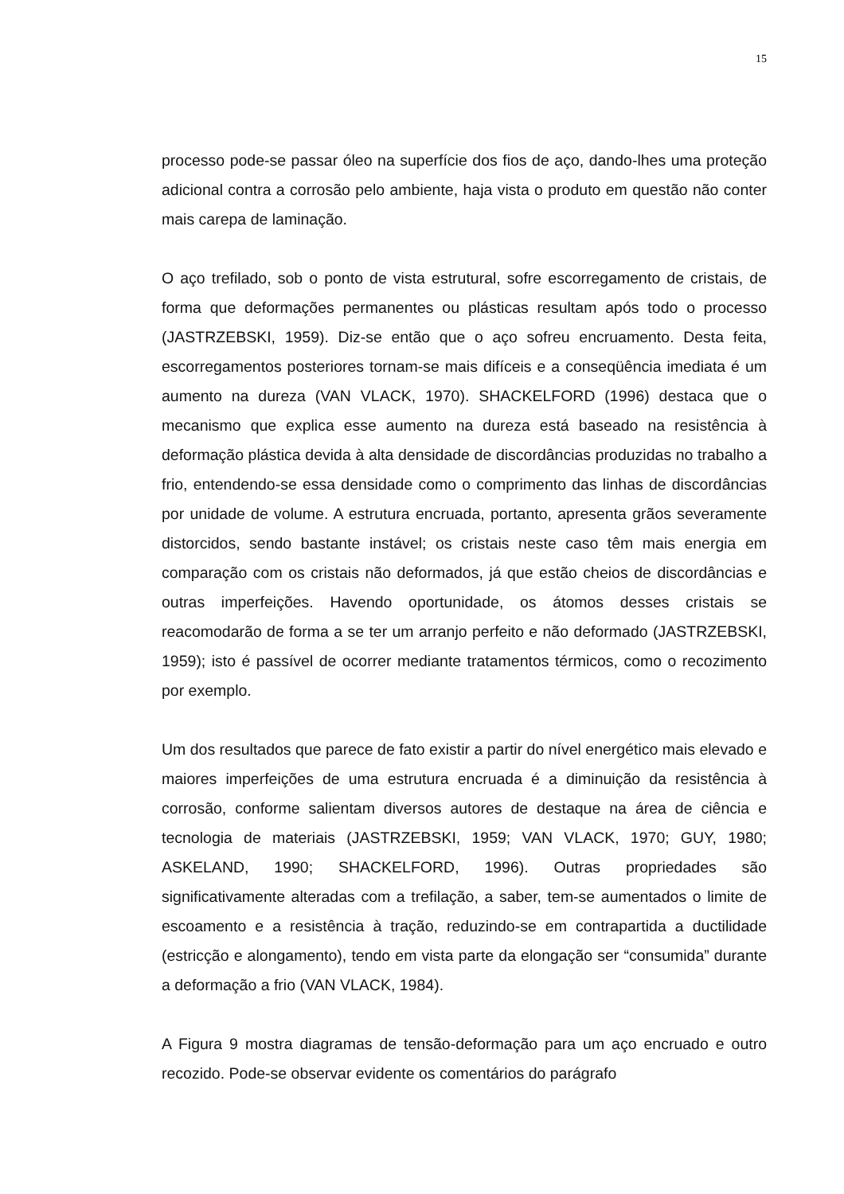15
processo pode-se passar óleo na superfície dos fios de aço, dando-lhes uma proteção adicional contra a corrosão pelo ambiente, haja vista o produto em questão não conter mais carepa de laminação.
O aço trefilado, sob o ponto de vista estrutural, sofre escorregamento de cristais, de forma que deformações permanentes ou plásticas resultam após todo o processo (JASTRZEBSKI, 1959). Diz-se então que o aço sofreu encruamento. Desta feita, escorregamentos posteriores tornam-se mais difíceis e a conseqüência imediata é um aumento na dureza (VAN VLACK, 1970). SHACKELFORD (1996) destaca que o mecanismo que explica esse aumento na dureza está baseado na resistência à deformação plástica devida à alta densidade de discordâncias produzidas no trabalho a frio, entendendo-se essa densidade como o comprimento das linhas de discordâncias por unidade de volume. A estrutura encruada, portanto, apresenta grãos severamente distorcidos, sendo bastante instável; os cristais neste caso têm mais energia em comparação com os cristais não deformados, já que estão cheios de discordâncias e outras imperfeições. Havendo oportunidade, os átomos desses cristais se reacomodarão de forma a se ter um arranjo perfeito e não deformado (JASTRZEBSKI, 1959); isto é passível de ocorrer mediante tratamentos térmicos, como o recozimento por exemplo.
Um dos resultados que parece de fato existir a partir do nível energético mais elevado e maiores imperfeições de uma estrutura encruada é a diminuição da resistência à corrosão, conforme salientam diversos autores de destaque na área de ciência e tecnologia de materiais (JASTRZEBSKI, 1959; VAN VLACK, 1970; GUY, 1980; ASKELAND, 1990; SHACKELFORD, 1996). Outras propriedades são significativamente alteradas com a trefilação, a saber, tem-se aumentados o limite de escoamento e a resistência à tração, reduzindo-se em contrapartida a ductilidade (estricção e alongamento), tendo em vista parte da elongação ser “consumida” durante a deformação a frio (VAN VLACK, 1984).
A Figura 9 mostra diagramas de tensão-deformação para um aço encruado e outro recozido. Pode-se observar evidente os comentários do parágrafo